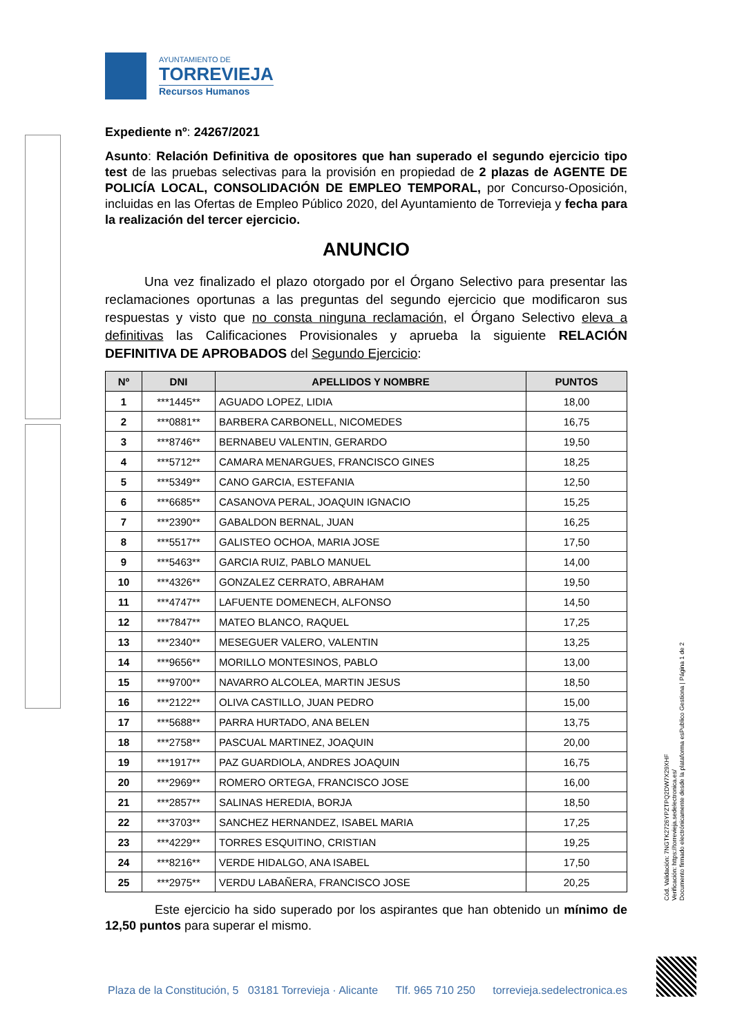AYUNTAMIENTO DE
TORREVIEJA
Recursos Humanos
Expediente nº: 24267/2021
Asunto: Relación Definitiva de opositores que han superado el segundo ejercicio tipo test de las pruebas selectivas para la provisión en propiedad de 2 plazas de AGENTE DE POLICÍA LOCAL, CONSOLIDACIÓN DE EMPLEO TEMPORAL, por Concurso-Oposición, incluidas en las Ofertas de Empleo Público 2020, del Ayuntamiento de Torrevieja y fecha para la realización del tercer ejercicio.
ANUNCIO
   Una vez finalizado el plazo otorgado por el Órgano Selectivo para presentar las reclamaciones oportunas a las preguntas del segundo ejercicio que modificaron sus respuestas y visto que no consta ninguna reclamación, el Órgano Selectivo eleva a definitivas las Calificaciones Provisionales y aprueba la siguiente RELACIÓN DEFINITIVA DE APROBADOS del Segundo Ejercicio:
| Nº | DNI | APELLIDOS Y NOMBRE | PUNTOS |
| --- | --- | --- | --- |
| 1 | ***1445** | AGUADO LOPEZ, LIDIA | 18,00 |
| 2 | ***0881** | BARBERA CARBONELL, NICOMEDES | 16,75 |
| 3 | ***8746** | BERNABEU VALENTIN, GERARDO | 19,50 |
| 4 | ***5712** | CAMARA MENARGUES, FRANCISCO GINES | 18,25 |
| 5 | ***5349** | CANO GARCIA, ESTEFANIA | 12,50 |
| 6 | ***6685** | CASANOVA PERAL, JOAQUIN IGNACIO | 15,25 |
| 7 | ***2390** | GABALDON BERNAL, JUAN | 16,25 |
| 8 | ***5517** | GALISTEO OCHOA, MARIA JOSE | 17,50 |
| 9 | ***5463** | GARCIA RUIZ, PABLO MANUEL | 14,00 |
| 10 | ***4326** | GONZALEZ CERRATO, ABRAHAM | 19,50 |
| 11 | ***4747** | LAFUENTE DOMENECH, ALFONSO | 14,50 |
| 12 | ***7847** | MATEO BLANCO, RAQUEL | 17,25 |
| 13 | ***2340** | MESEGUER VALERO, VALENTIN | 13,25 |
| 14 | ***9656** | MORILLO MONTESINOS, PABLO | 13,00 |
| 15 | ***9700** | NAVARRO ALCOLEA, MARTIN JESUS | 18,50 |
| 16 | ***2122** | OLIVA CASTILLO, JUAN PEDRO | 15,00 |
| 17 | ***5688** | PARRA HURTADO, ANA BELEN | 13,75 |
| 18 | ***2758** | PASCUAL MARTINEZ, JOAQUIN | 20,00 |
| 19 | ***1917** | PAZ GUARDIOLA, ANDRES JOAQUIN | 16,75 |
| 20 | ***2969** | ROMERO ORTEGA, FRANCISCO JOSE | 16,00 |
| 21 | ***2857** | SALINAS HEREDIA, BORJA | 18,50 |
| 22 | ***3703** | SANCHEZ HERNANDEZ, ISABEL MARIA | 17,25 |
| 23 | ***4229** | TORRES ESQUITINO, CRISTIAN | 19,25 |
| 24 | ***8216** | VERDE HIDALGO, ANA ISABEL | 17,50 |
| 25 | ***2975** | VERDU LABAÑERA, FRANCISCO JOSE | 20,25 |
    Este ejercicio ha sido superado por los aspirantes que han obtenido un mínimo de 12,50 puntos para superar el mismo.
Cód. Validación: 7NGTK2726YPZTPQ2DW7X29XHF
Verificación: https://torrevieja.sedelectronica.es/
Documento firmado electrónicamente desde la plataforma esPublico Gestiona | Página 1 de 2
Plaza de la Constitución, 5 03181 Torrevieja · Alicante Tlf. 965 710 250 torrevieja.sedelectronica.es